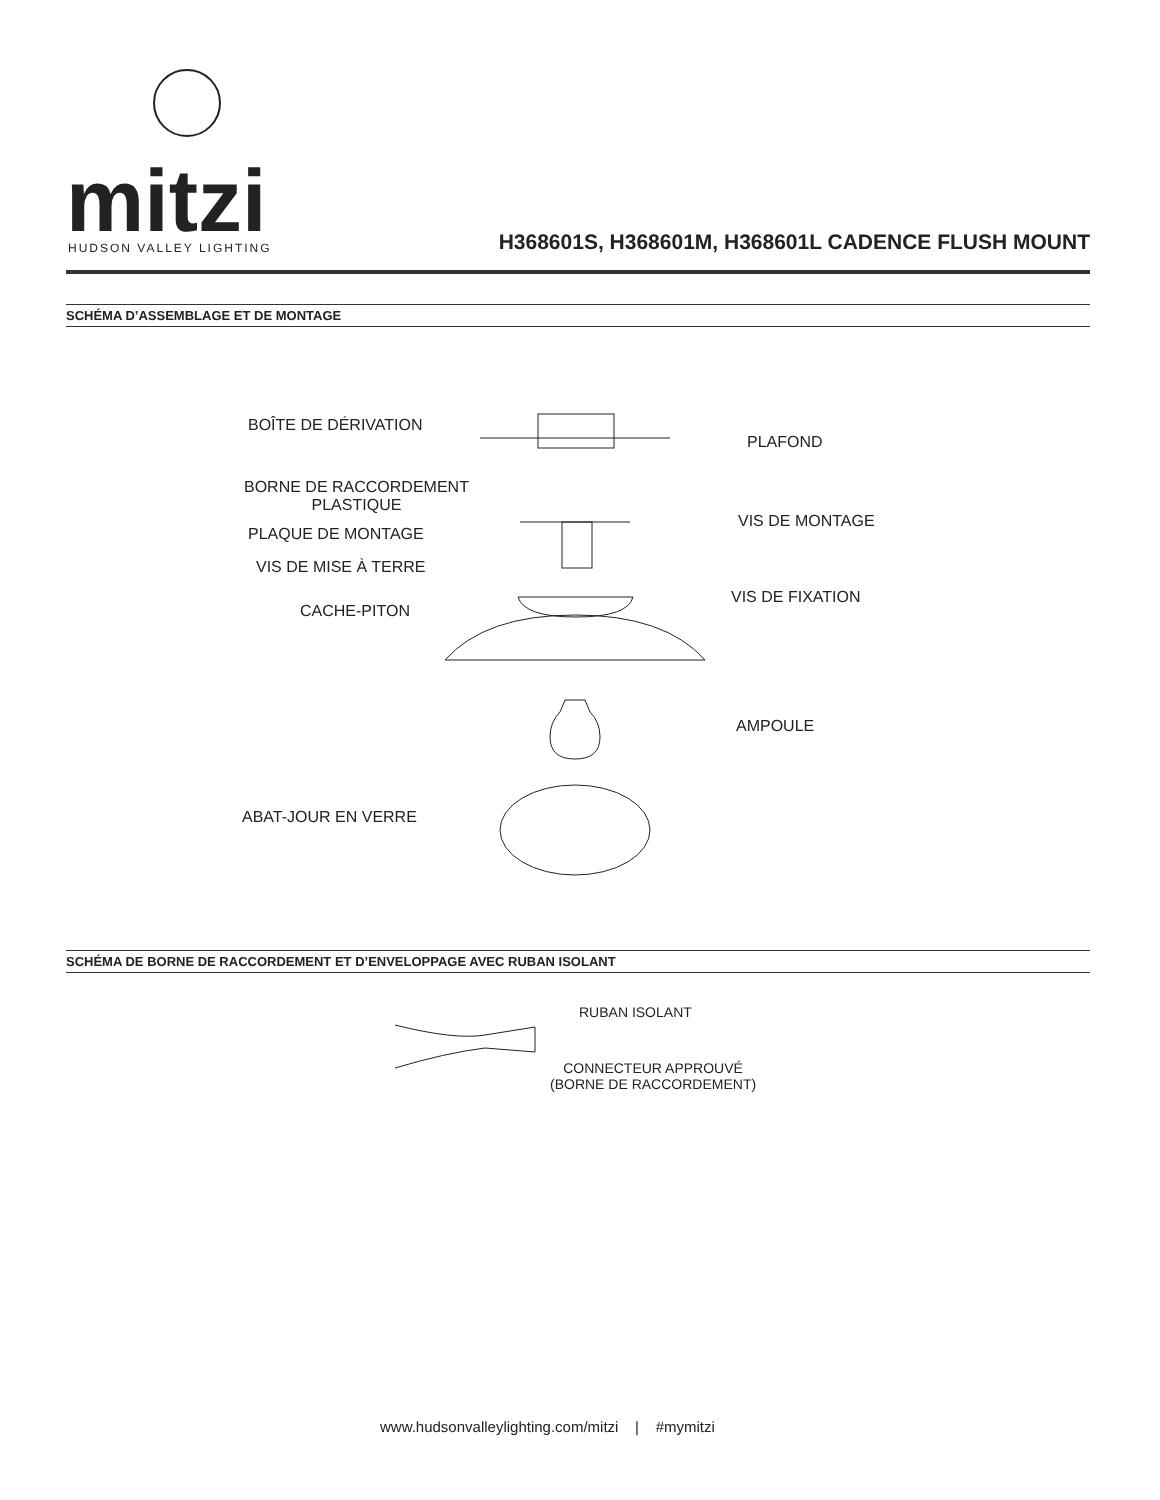mitzi
HUDSON VALLEY LIGHTING
H368601S, H368601M, H368601L CADENCE FLUSH MOUNT
SCHÉMA D’ASSEMBLAGE ET DE MONTAGE
BOÎTE DE DÉRIVATION
PLAFOND
BORNE DE RACCORDEMENT
PLASTIQUE
VIS DE MONTAGE
PLAQUE DE MONTAGE
VIS DE MISE À TERRE
VIS DE FIXATION
CACHE-PITON
AMPOULE
ABAT-JOUR EN VERRE
SCHÉMA DE BORNE DE RACCORDEMENT ET D’ENVELOPPAGE AVEC RUBAN ISOLANT
RUBAN ISOLANT
CONNECTEUR APPROUVÉ
(BORNE DE RACCORDEMENT)
www.hudsonvalleylighting.com/mitzi | #mymitzi